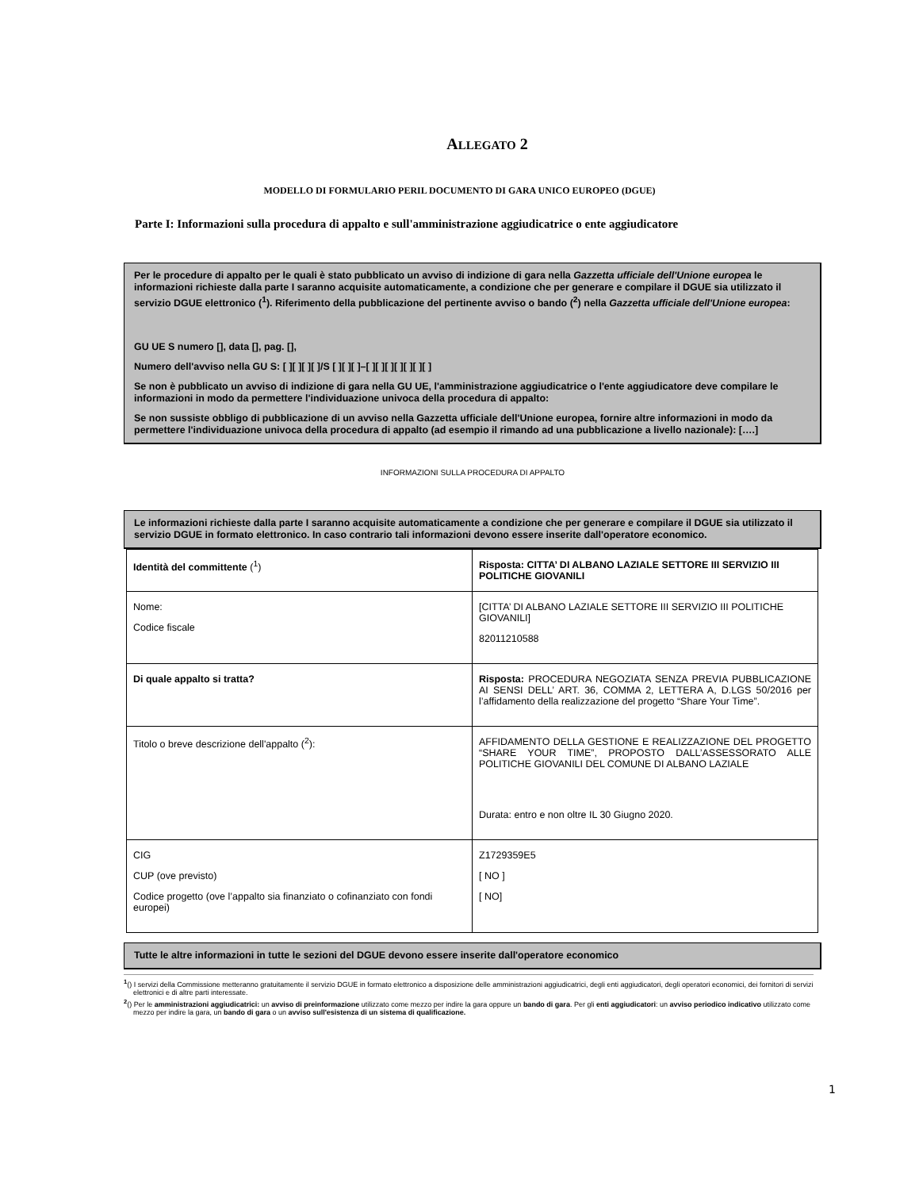ALLEGATO 2
MODELLO DI FORMULARIO PERIL DOCUMENTO DI GARA UNICO EUROPEO (DGUE)
Parte I: Informazioni sulla procedura di appalto e sull'amministrazione aggiudicatrice o ente aggiudicatore
Per le procedure di appalto per le quali è stato pubblicato un avviso di indizione di gara nella Gazzetta ufficiale dell'Unione europea le informazioni richieste dalla parte I saranno acquisite automaticamente, a condizione che per generare e compilare il DGUE sia utilizzato il servizio DGUE elettronico (<sup>1</sup>). Riferimento della pubblicazione del pertinente avviso o bando (<sup>2</sup>) nella Gazzetta ufficiale dell'Unione europea:
GU UE S numero [], data [], pag. [],
Numero dell'avviso nella GU S: [ ][ ][ ][ ]/S [ ][ ][ ]–[ ][ ][ ][ ][ ][ ][ ]
Se non è pubblicato un avviso di indizione di gara nella GU UE, l'amministrazione aggiudicatrice o l'ente aggiudicatore deve compilare le informazioni in modo da permettere l'individuazione univoca della procedura di appalto:
Se non sussiste obbligo di pubblicazione di un avviso nella Gazzetta ufficiale dell'Unione europea, fornire altre informazioni in modo da permettere l'individuazione univoca della procedura di appalto (ad esempio il rimando ad una pubblicazione a livello nazionale): [….]
INFORMAZIONI SULLA PROCEDURA DI APPALTO
Le informazioni richieste dalla parte I saranno acquisite automaticamente a condizione che per generare e compilare il DGUE sia utilizzato il servizio DGUE in formato elettronico. In caso contrario tali informazioni devono essere inserite dall'operatore economico.
| Identità del committente (<sup>1</sup>) | Risposta: CITTA’ DI ALBANO LAZIALE SETTORE III SERVIZIO III POLITICHE GIOVANILI |
| Nome: Codice fiscale | [CITTA’ DI ALBANO LAZIALE SETTORE III SERVIZIO III POLITICHE GIOVANILI] 82011210588 |
| Di quale appalto si tratta? | Risposta: PROCEDURA NEGOZIATA SENZA PREVIA PUBBLICAZIONE AI SENSI DELL’ ART. 36, COMMA 2, LETTERA A, D.LGS 50/2016 per l’affidamento della realizzazione del progetto “Share Your Time”. |
| Titolo o breve descrizione dell'appalto (<sup>2</sup>): | AFFIDAMENTO DELLA GESTIONE E REALIZZAZIONE DEL PROGETTO “SHARE YOUR TIME”, PROPOSTO DALL’ASSESSORATO ALLE POLITICHE GIOVANILI DEL COMUNE DI ALBANO LAZIALE Durata: entro e non oltre IL 30 Giugno 2020. |
| CIG CUP (ove previsto) Codice progetto (ove l’appalto sia finanziato o cofinanziato con fondi europei) | Z1729359E5 [ NO ] [ NO] |
Tutte le altre informazioni in tutte le sezioni del DGUE devono essere inserite dall'operatore economico
<sup>1</sup> () I servizi della Commissione metteranno gratuitamente il servizio DGUE in formato elettronico a disposizione delle amministrazioni aggiudicatrici, degli enti aggiudicatori, degli operatori economici, dei fornitori di servizi elettronici e di altre parti interessate.
<sup>2</sup> () Per le amministrazioni aggiudicatrici: un avviso di preinformazione utilizzato come mezzo per indire la gara oppure un bando di gara. Per gli enti aggiudicatori: un avviso periodico indicativo utilizzato come mezzo per indire la gara, un bando di gara o un avviso sull'esistenza di un sistema di qualificazione.
1